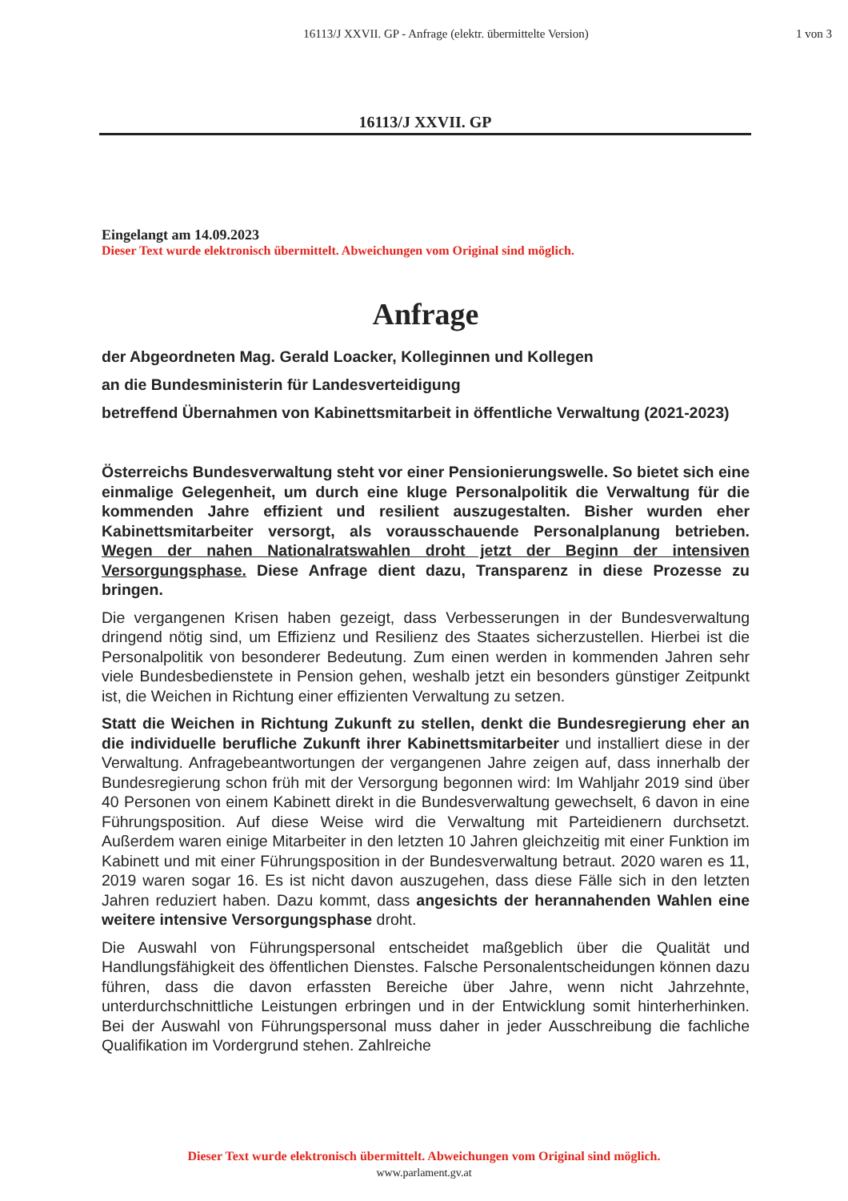16113/J XXVII. GP - Anfrage (elektr. übermittelte Version)
1 von 3
16113/J XXVII. GP
Eingelangt am 14.09.2023
Dieser Text wurde elektronisch übermittelt. Abweichungen vom Original sind möglich.
Anfrage
der Abgeordneten Mag. Gerald Loacker, Kolleginnen und Kollegen
an die Bundesministerin für Landesverteidigung
betreffend Übernahmen von Kabinettsmitarbeit in öffentliche Verwaltung (2021-2023)
Österreichs Bundesverwaltung steht vor einer Pensionierungswelle. So bietet sich eine einmalige Gelegenheit, um durch eine kluge Personalpolitik die Verwaltung für die kommenden Jahre effizient und resilient auszugestalten. Bisher wurden eher Kabinettsmitarbeiter versorgt, als vorausschauende Personalplanung betrieben. Wegen der nahen Nationalratswahlen droht jetzt der Beginn der intensiven Versorgungsphase. Diese Anfrage dient dazu, Transparenz in diese Prozesse zu bringen.
Die vergangenen Krisen haben gezeigt, dass Verbesserungen in der Bundesverwaltung dringend nötig sind, um Effizienz und Resilienz des Staates sicherzustellen. Hierbei ist die Personalpolitik von besonderer Bedeutung. Zum einen werden in kommenden Jahren sehr viele Bundesbedienstete in Pension gehen, weshalb jetzt ein besonders günstiger Zeitpunkt ist, die Weichen in Richtung einer effizienten Verwaltung zu setzen.
Statt die Weichen in Richtung Zukunft zu stellen, denkt die Bundesregierung eher an die individuelle berufliche Zukunft ihrer Kabinettsmitarbeiter und installiert diese in der Verwaltung. Anfragebeantwortungen der vergangenen Jahre zeigen auf, dass innerhalb der Bundesregierung schon früh mit der Versorgung begonnen wird: Im Wahljahr 2019 sind über 40 Personen von einem Kabinett direkt in die Bundesverwaltung gewechselt, 6 davon in eine Führungsposition. Auf diese Weise wird die Verwaltung mit Parteidienern durchsetzt. Außerdem waren einige Mitarbeiter in den letzten 10 Jahren gleichzeitig mit einer Funktion im Kabinett und mit einer Führungsposition in der Bundesverwaltung betraut. 2020 waren es 11, 2019 waren sogar 16. Es ist nicht davon auszugehen, dass diese Fälle sich in den letzten Jahren reduziert haben. Dazu kommt, dass angesichts der herannahenden Wahlen eine weitere intensive Versorgungsphase droht.
Die Auswahl von Führungspersonal entscheidet maßgeblich über die Qualität und Handlungsfähigkeit des öffentlichen Dienstes. Falsche Personalentscheidungen können dazu führen, dass die davon erfassten Bereiche über Jahre, wenn nicht Jahrzehnte, unterdurchschnittliche Leistungen erbringen und in der Entwicklung somit hinterherhinken. Bei der Auswahl von Führungspersonal muss daher in jeder Ausschreibung die fachliche Qualifikation im Vordergrund stehen. Zahlreiche
Dieser Text wurde elektronisch übermittelt. Abweichungen vom Original sind möglich.
www.parlament.gv.at